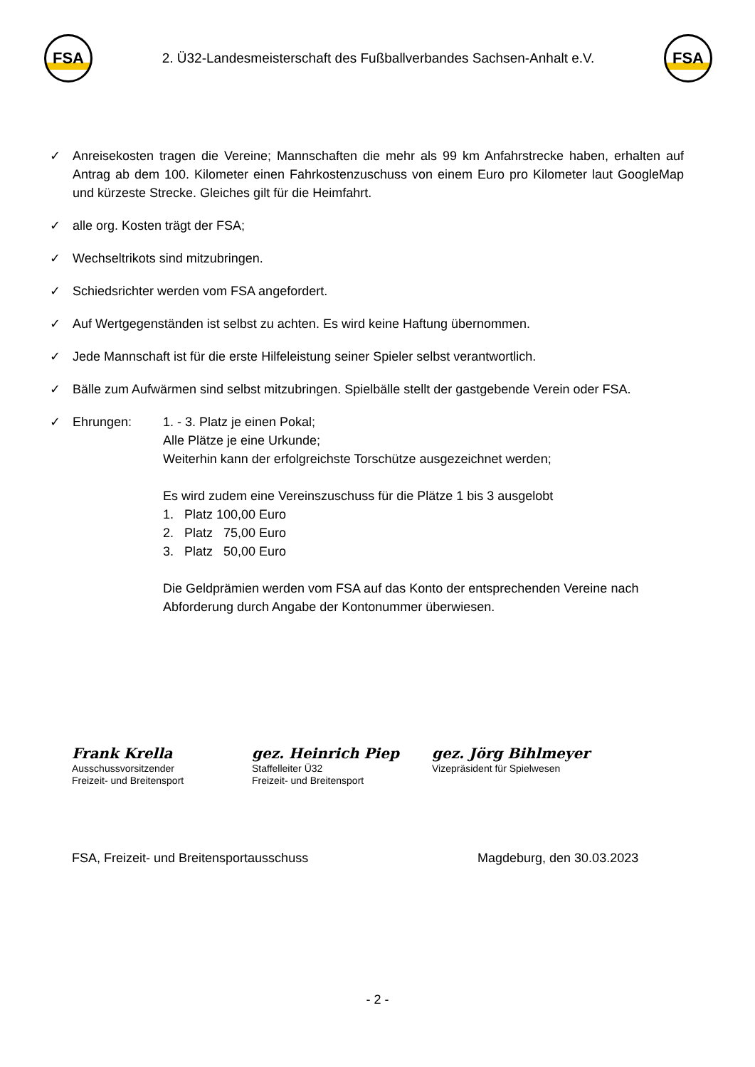FSA
2. Ü32-Landesmeisterschaft des Fußballverbandes Sachsen-Anhalt e.V.
FSA
✓ Anreisekosten tragen die Vereine; Mannschaften die mehr als 99 km Anfahrstrecke haben, erhalten auf Antrag ab dem 100. Kilometer einen Fahrkostenzuschuss von einem Euro pro Kilometer laut GoogleMap und kürzeste Strecke. Gleiches gilt für die Heimfahrt.
✓ alle org. Kosten trägt der FSA;
✓ Wechseltrikots sind mitzubringen.
✓ Schiedsrichter werden vom FSA angefordert.
✓ Auf Wertgegenständen ist selbst zu achten. Es wird keine Haftung übernommen.
✓ Jede Mannschaft ist für die erste Hilfeleistung seiner Spieler selbst verantwortlich.
✓ Bälle zum Aufwärmen sind selbst mitzubringen. Spielbälle stellt der gastgebende Verein oder FSA.
✓ Ehrungen: 1. - 3. Platz je einen Pokal;
Alle Plätze je eine Urkunde;
Weiterhin kann der erfolgreichste Torschütze ausgezeichnet werden;
Es wird zudem eine Vereinszuschuss für die Plätze 1 bis 3 ausgelobt
1. Platz 100,00 Euro
2. Platz 75,00 Euro
3. Platz 50,00 Euro
Die Geldprämien werden vom FSA auf das Konto der entsprechenden Vereine nach Abforderung durch Angabe der Kontonummer überwiesen.
Frank Krella
Ausschussvorsitzender
Freizeit- und Breitensport
gez. Heinrich Piep
Staffelleiter Ü32
Freizeit- und Breitensport
gez. Jörg Bihlmeyer
Vizepräsident für Spielwesen
FSA, Freizeit- und Breitensportausschuss Magdeburg, den 30.03.2023
- 2 -